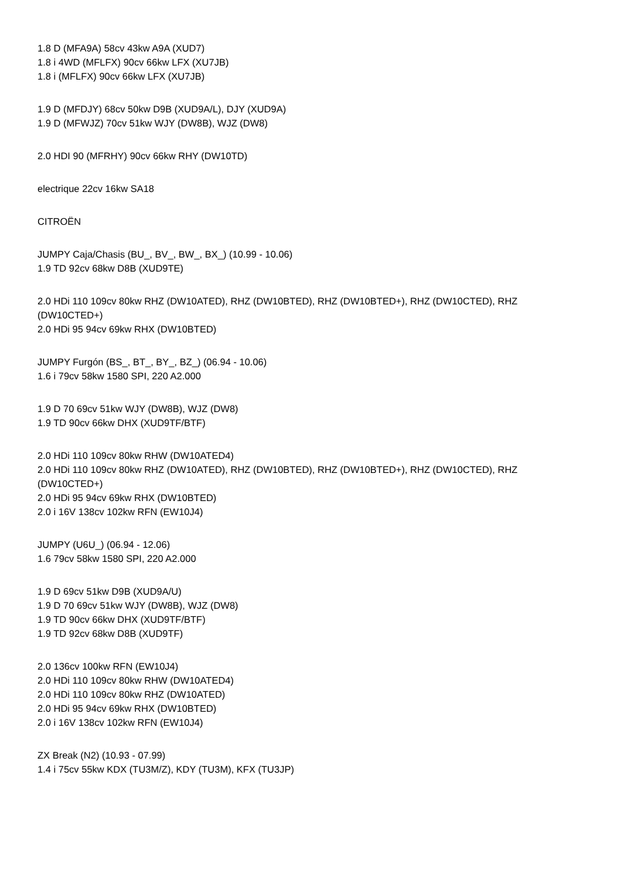1.8 D (MFA9A) 58cv 43kw A9A (XUD7)
1.8 i 4WD (MFLFX) 90cv 66kw LFX (XU7JB)
1.8 i (MFLFX) 90cv 66kw LFX (XU7JB)
1.9 D (MFDJY) 68cv 50kw D9B (XUD9A/L), DJY (XUD9A)
1.9 D (MFWJZ) 70cv 51kw WJY (DW8B), WJZ (DW8)
2.0 HDI 90 (MFRHY) 90cv 66kw RHY (DW10TD)
electrique 22cv 16kw SA18
CITROËN
JUMPY Caja/Chasis (BU_, BV_, BW_, BX_) (10.99 - 10.06)
1.9 TD 92cv 68kw D8B (XUD9TE)
2.0 HDi 110 109cv 80kw RHZ (DW10ATED), RHZ (DW10BTED), RHZ (DW10BTED+), RHZ (DW10CTED), RHZ (DW10CTED+)
2.0 HDi 95 94cv 69kw RHX (DW10BTED)
JUMPY Furgón (BS_, BT_, BY_, BZ_) (06.94 - 10.06)
1.6 i 79cv 58kw 1580 SPI, 220 A2.000
1.9 D 70 69cv 51kw WJY (DW8B), WJZ (DW8)
1.9 TD 90cv 66kw DHX (XUD9TF/BTF)
2.0 HDi 110 109cv 80kw RHW (DW10ATED4)
2.0 HDi 110 109cv 80kw RHZ (DW10ATED), RHZ (DW10BTED), RHZ (DW10BTED+), RHZ (DW10CTED), RHZ (DW10CTED+)
2.0 HDi 95 94cv 69kw RHX (DW10BTED)
2.0 i 16V 138cv 102kw RFN (EW10J4)
JUMPY (U6U_) (06.94 - 12.06)
1.6 79cv 58kw 1580 SPI, 220 A2.000
1.9 D 69cv 51kw D9B (XUD9A/U)
1.9 D 70 69cv 51kw WJY (DW8B), WJZ (DW8)
1.9 TD 90cv 66kw DHX (XUD9TF/BTF)
1.9 TD 92cv 68kw D8B (XUD9TF)
2.0 136cv 100kw RFN (EW10J4)
2.0 HDi 110 109cv 80kw RHW (DW10ATED4)
2.0 HDi 110 109cv 80kw RHZ (DW10ATED)
2.0 HDi 95 94cv 69kw RHX (DW10BTED)
2.0 i 16V 138cv 102kw RFN (EW10J4)
ZX Break (N2) (10.93 - 07.99)
1.4 i 75cv 55kw KDX (TU3M/Z), KDY (TU3M), KFX (TU3JP)